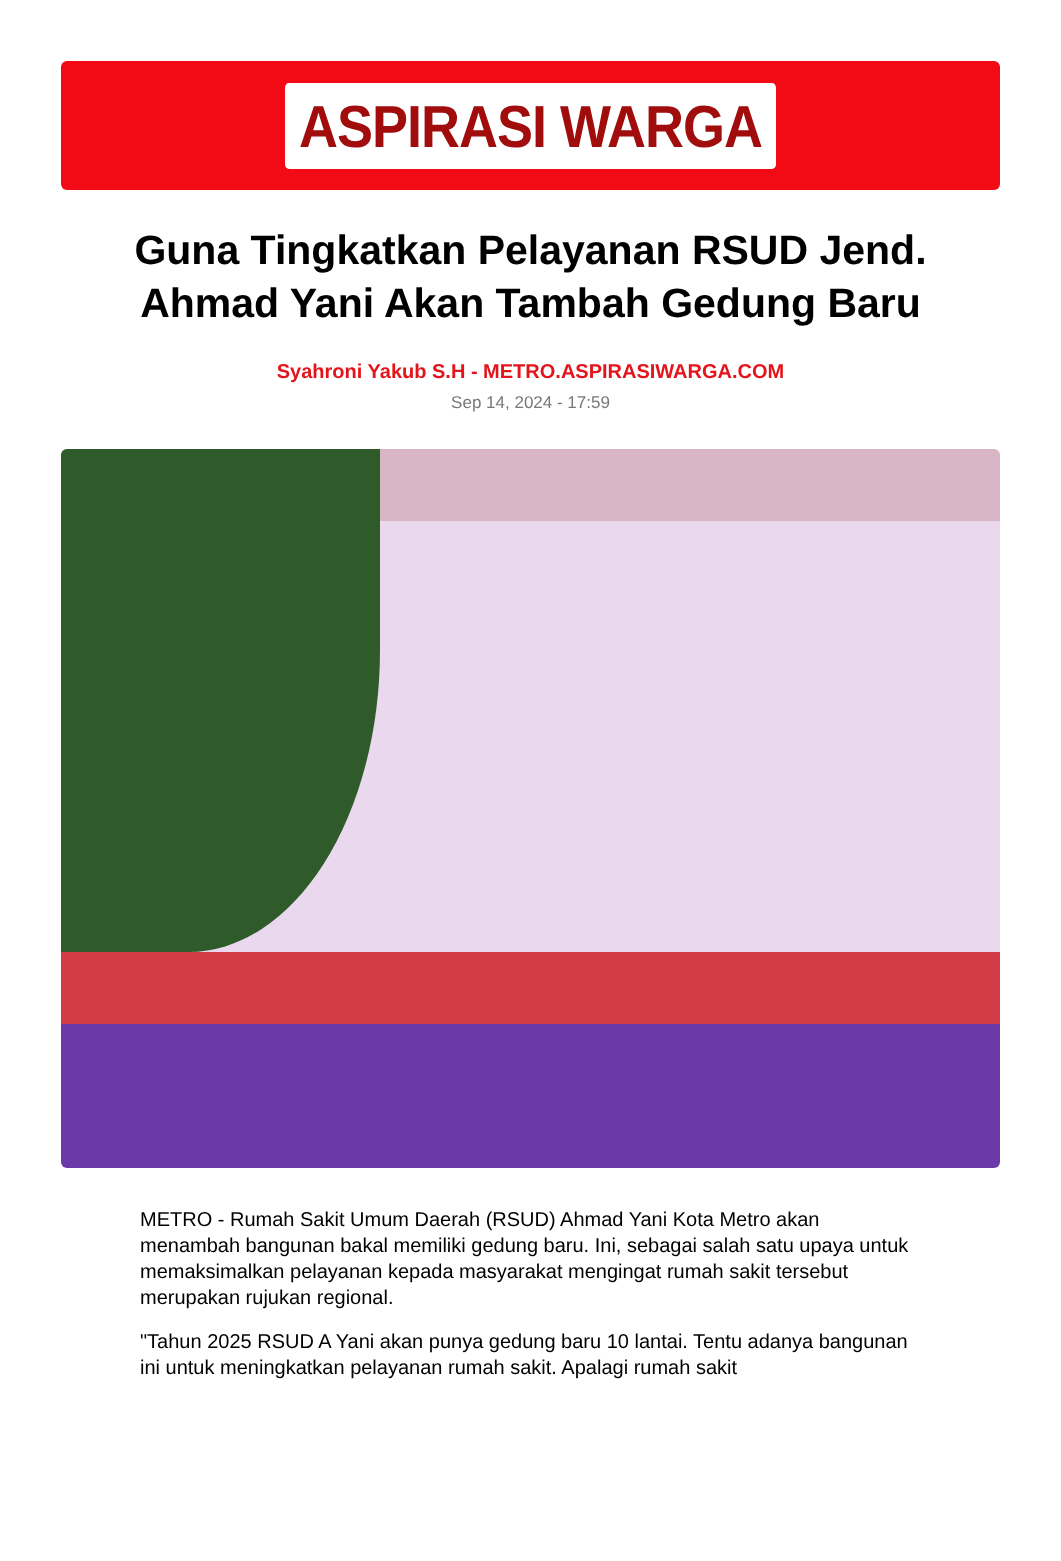ASPIRASI WARGA
Guna Tingkatkan Pelayanan RSUD Jend. Ahmad Yani Akan Tambah Gedung Baru
Syahroni Yakub S.H - METRO.ASPIRASIWARGA.COM
Sep 14, 2024 - 17:59
METRO - Rumah Sakit Umum Daerah (RSUD) Ahmad Yani Kota Metro akan menambah bangunan bakal memiliki gedung baru. Ini, sebagai salah satu upaya untuk memaksimalkan pelayanan kepada masyarakat mengingat rumah sakit tersebut merupakan rujukan regional.
"Tahun 2025 RSUD A Yani akan punya gedung baru 10 lantai. Tentu adanya bangunan ini untuk meningkatkan pelayanan rumah sakit. Apalagi rumah sakit